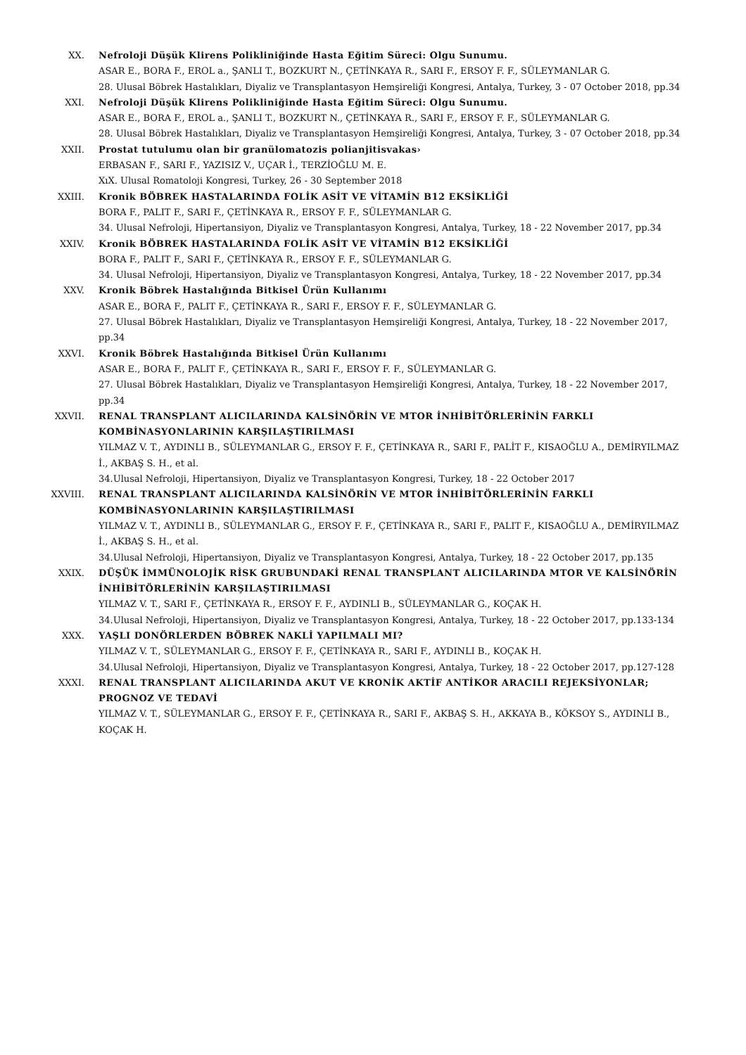XX. Nefroloji Düşük Klirens Polikliniğinde Hasta Eğitim Süreci: Olgu Sunumu.
ASAR E., BORA F., EROL a., ŞANLI T., BOZKURT N., ÇETİNKAYA R., SARI F., ERSOY F. F., SÜLEYMANLAR G.
28. Ulusal Böbrek Hastalıkları, Diyaliz ve Transplantasyon Hemşireliği Kongresi, Antalya, Turkey, 3 - 07 October 2018, pp.34
XXI. Nefroloji Düşük Klirens Polikliniğinde Hasta Eğitim Süreci: Olgu Sunumu.
ASAR E., BORA F., EROL a., ŞANLI T., BOZKURT N., ÇETİNKAYA R., SARI F., ERSOY F. F., SÜLEYMANLAR G.
28. Ulusal Böbrek Hastalıkları, Diyaliz ve Transplantasyon Hemşireliği Kongresi, Antalya, Turkey, 3 - 07 October 2018, pp.34
XXII. Prostat tutulumu olan bir granülomatozis polianjitisvakas›
ERBASAN F., SARI F., YAZISIZ V., UÇAR İ., TERZİOĞLU M. E.
XıX. Ulusal Romatoloji Kongresi, Turkey, 26 - 30 September 2018
XXIII. Kronik BÖBREK HASTALARINDA FOLİK ASİT VE VİTAMİN B12 EKSİKLİĞİ
BORA F., PALIT F., SARI F., ÇETİNKAYA R., ERSOY F. F., SÜLEYMANLAR G.
34. Ulusal Nefroloji, Hipertansiyon, Diyaliz ve Transplantasyon Kongresi, Antalya, Turkey, 18 - 22 November 2017, pp.34
XXIV. Kronik BÖBREK HASTALARINDA FOLİK ASİT VE VİTAMİN B12 EKSİKLİĞİ
BORA F., PALIT F., SARI F., ÇETİNKAYA R., ERSOY F. F., SÜLEYMANLAR G.
34. Ulusal Nefroloji, Hipertansiyon, Diyaliz ve Transplantasyon Kongresi, Antalya, Turkey, 18 - 22 November 2017, pp.34
XXV. Kronik Böbrek Hastalığında Bitkisel Ürün Kullanımı
ASAR E., BORA F., PALIT F., ÇETİNKAYA R., SARI F., ERSOY F. F., SÜLEYMANLAR G.
27. Ulusal Böbrek Hastalıkları, Diyaliz ve Transplantasyon Hemşireliği Kongresi, Antalya, Turkey, 18 - 22 November 2017, pp.34
XXVI. Kronik Böbrek Hastalığında Bitkisel Ürün Kullanımı
ASAR E., BORA F., PALIT F., ÇETİNKAYA R., SARI F., ERSOY F. F., SÜLEYMANLAR G.
27. Ulusal Böbrek Hastalıkları, Diyaliz ve Transplantasyon Hemşireliği Kongresi, Antalya, Turkey, 18 - 22 November 2017, pp.34
XXVII. RENAL TRANSPLANT ALICILARINDA KALSİNÖRİN VE MTOR İNHİBİTÖRLERİNİN FARKLI KOMBİNASYONLARININ KARŞILAŞTIRILMASI
YILMAZ V. T., AYDINLI B., SÜLEYMANLAR G., ERSOY F. F., ÇETİNKAYA R., SARI F., PALİT F., KISAOĞLU A., DEMİRYILMAZ İ., AKBAŞ S. H., et al.
34.Ulusal Nefroloji, Hipertansiyon, Diyaliz ve Transplantasyon Kongresi, Turkey, 18 - 22 October 2017
XXVIII. RENAL TRANSPLANT ALICILARINDA KALSİNÖRİN VE MTOR İNHİBİTÖRLERİNİN FARKLI KOMBİNASYONLARININ KARŞILAŞTIRILMASI
YILMAZ V. T., AYDINLI B., SÜLEYMANLAR G., ERSOY F. F., ÇETİNKAYA R., SARI F., PALIT F., KISAOĞLU A., DEMİRYILMAZ İ., AKBAŞ S. H., et al.
34.Ulusal Nefroloji, Hipertansiyon, Diyaliz ve Transplantasyon Kongresi, Antalya, Turkey, 18 - 22 October 2017, pp.135
XXIX. DÜŞÜK İMMÜNOLOJİK RİSK GRUBUNDAKİ RENAL TRANSPLANT ALICILARINDA MTOR VE KALSİNÖRİN İNHİBİTÖRLERİNİN KARŞILAŞTIRILMASI
YILMAZ V. T., SARI F., ÇETİNKAYA R., ERSOY F. F., AYDINLI B., SÜLEYMANLAR G., KOÇAK H.
34.Ulusal Nefroloji, Hipertansiyon, Diyaliz ve Transplantasyon Kongresi, Antalya, Turkey, 18 - 22 October 2017, pp.133-134
XXX. YAŞLI DONÖRLERDEN BÖBREK NAKLİ YAPILMALI MI?
YILMAZ V. T., SÜLEYMANLAR G., ERSOY F. F., ÇETİNKAYA R., SARI F., AYDINLI B., KOÇAK H.
34.Ulusal Nefroloji, Hipertansiyon, Diyaliz ve Transplantasyon Kongresi, Antalya, Turkey, 18 - 22 October 2017, pp.127-128
XXXI. RENAL TRANSPLANT ALICILARINDA AKUT VE KRONİK AKTİF ANTİKOR ARACILI REJEKSİYONLAR; PROGNOZ VE TEDAVİ
YILMAZ V. T., SÜLEYMANLAR G., ERSOY F. F., ÇETİNKAYA R., SARI F., AKBAŞ S. H., AKKAYA B., KÖKSOY S., AYDINLI B., KOÇAK H.